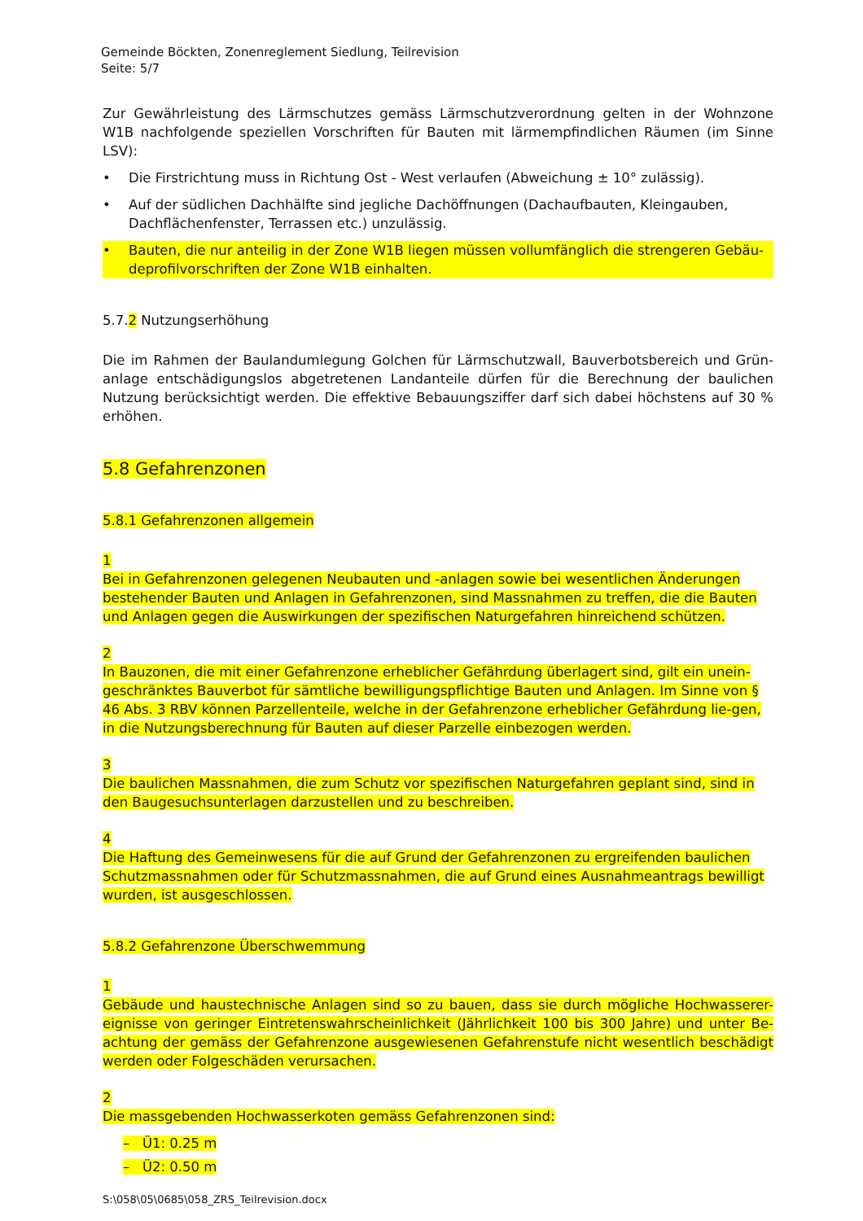Gemeinde Böckten, Zonenreglement Siedlung, Teilrevision
Seite: 5/7
Zur Gewährleistung des Lärmschutzes gemäss Lärmschutzverordnung gelten in der Wohnzone W1B nachfolgende speziellen Vorschriften für Bauten mit lärmempfindlichen Räumen (im Sinne LSV):
• Die Firstrichtung muss in Richtung Ost - West verlaufen (Abweichung ± 10° zulässig).
• Auf der südlichen Dachhälfte sind jegliche Dachöffnungen (Dachaufbauten, Kleingauben, Dachflächenfenster, Terrassen etc.) unzulässig.
• Bauten, die nur anteilig in der Zone W1B liegen müssen vollumfänglich die strengeren Gebäu-deprofilvorschriften der Zone W1B einhalten.
5.7.2 Nutzungserhöhung
Die im Rahmen der Baulandumlegung Golchen für Lärmschutzwall, Bauverbotsbereich und Grün-anlage entschädigungslos abgetretenen Landanteile dürfen für die Berechnung der baulichen Nutzung berücksichtigt werden. Die effektive Bebauungsziffer darf sich dabei höchstens auf 30 % erhöhen.
5.8 Gefahrenzonen
5.8.1 Gefahrenzonen allgemein
1
Bei in Gefahrenzonen gelegenen Neubauten und -anlagen sowie bei wesentlichen Änderungen bestehender Bauten und Anlagen in Gefahrenzonen, sind Massnahmen zu treffen, die die Bauten und Anlagen gegen die Auswirkungen der spezifischen Naturgefahren hinreichend schützen.
2
In Bauzonen, die mit einer Gefahrenzone erheblicher Gefährdung überlagert sind, gilt ein unein-geschränktes Bauverbot für sämtliche bewilligungspflichtige Bauten und Anlagen. Im Sinne von § 46 Abs. 3 RBV können Parzellenteile, welche in der Gefahrenzone erheblicher Gefährdung lie-gen, in die Nutzungsberechnung für Bauten auf dieser Parzelle einbezogen werden.
3
Die baulichen Massnahmen, die zum Schutz vor spezifischen Naturgefahren geplant sind, sind in den Baugesuchsunterlagen darzustellen und zu beschreiben.
4
Die Haftung des Gemeinwesens für die auf Grund der Gefahrenzonen zu ergreifenden baulichen Schutzmassnahmen oder für Schutzmassnahmen, die auf Grund eines Ausnahmeantrags bewilligt wurden, ist ausgeschlossen.
5.8.2 Gefahrenzone Überschwemmung
1
Gebäude und haustechnische Anlagen sind so zu bauen, dass sie durch mögliche Hochwasserer-eignisse von geringer Eintretenswahrscheinlichkeit (Jährlichkeit 100 bis 300 Jahre) und unter Be-achtung der gemäss der Gefahrenzone ausgewiesenen Gefahrenstufe nicht wesentlich beschädigt werden oder Folgeschäden verursachen.
2
Die massgebenden Hochwasserkoten gemäss Gefahrenzonen sind:
– Ü1: 0.25 m
– Ü2: 0.50 m
S:\058\05\0685\058_ZRS_Teilrevision.docx